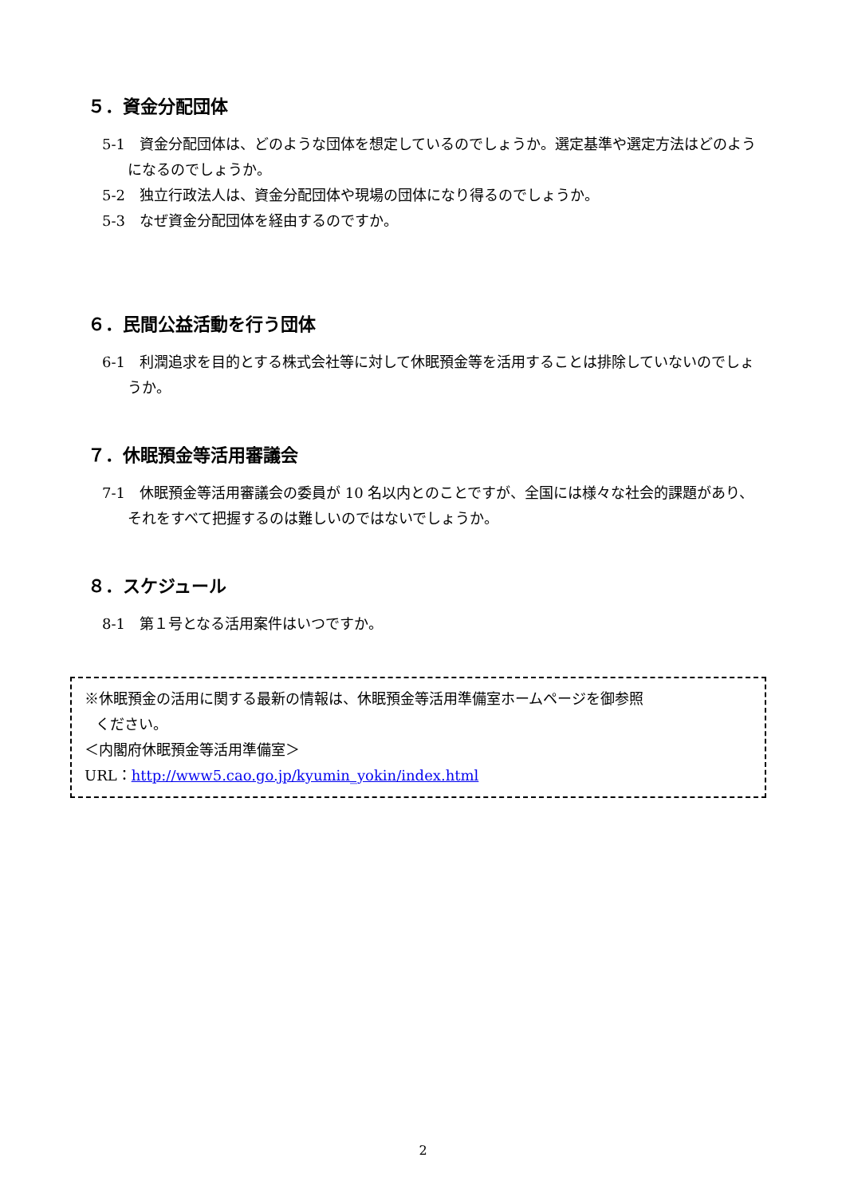５．資金分配団体
5-1　資金分配団体は、どのような団体を想定しているのでしょうか。選定基準や選定方法はどのようになるのでしょうか。
5-2　独立行政法人は、資金分配団体や現場の団体になり得るのでしょうか。
5-3　なぜ資金分配団体を経由するのですか。
６．民間公益活動を行う団体
6-1　利潤追求を目的とする株式会社等に対して休眠預金等を活用することは排除していないのでしょうか。
７．休眠預金等活用審議会
7-1　休眠預金等活用審議会の委員が 10 名以内とのことですが、全国には様々な社会的課題があり、それをすべて把握するのは難しいのではないでしょうか。
８．スケジュール
8-1　第１号となる活用案件はいつですか。
※休眠預金の活用に関する最新の情報は、休眠預金等活用準備室ホームページを御参照
ください。
＜内閣府休眠預金等活用準備室＞
URL：http://www5.cao.go.jp/kyumin_yokin/index.html
2